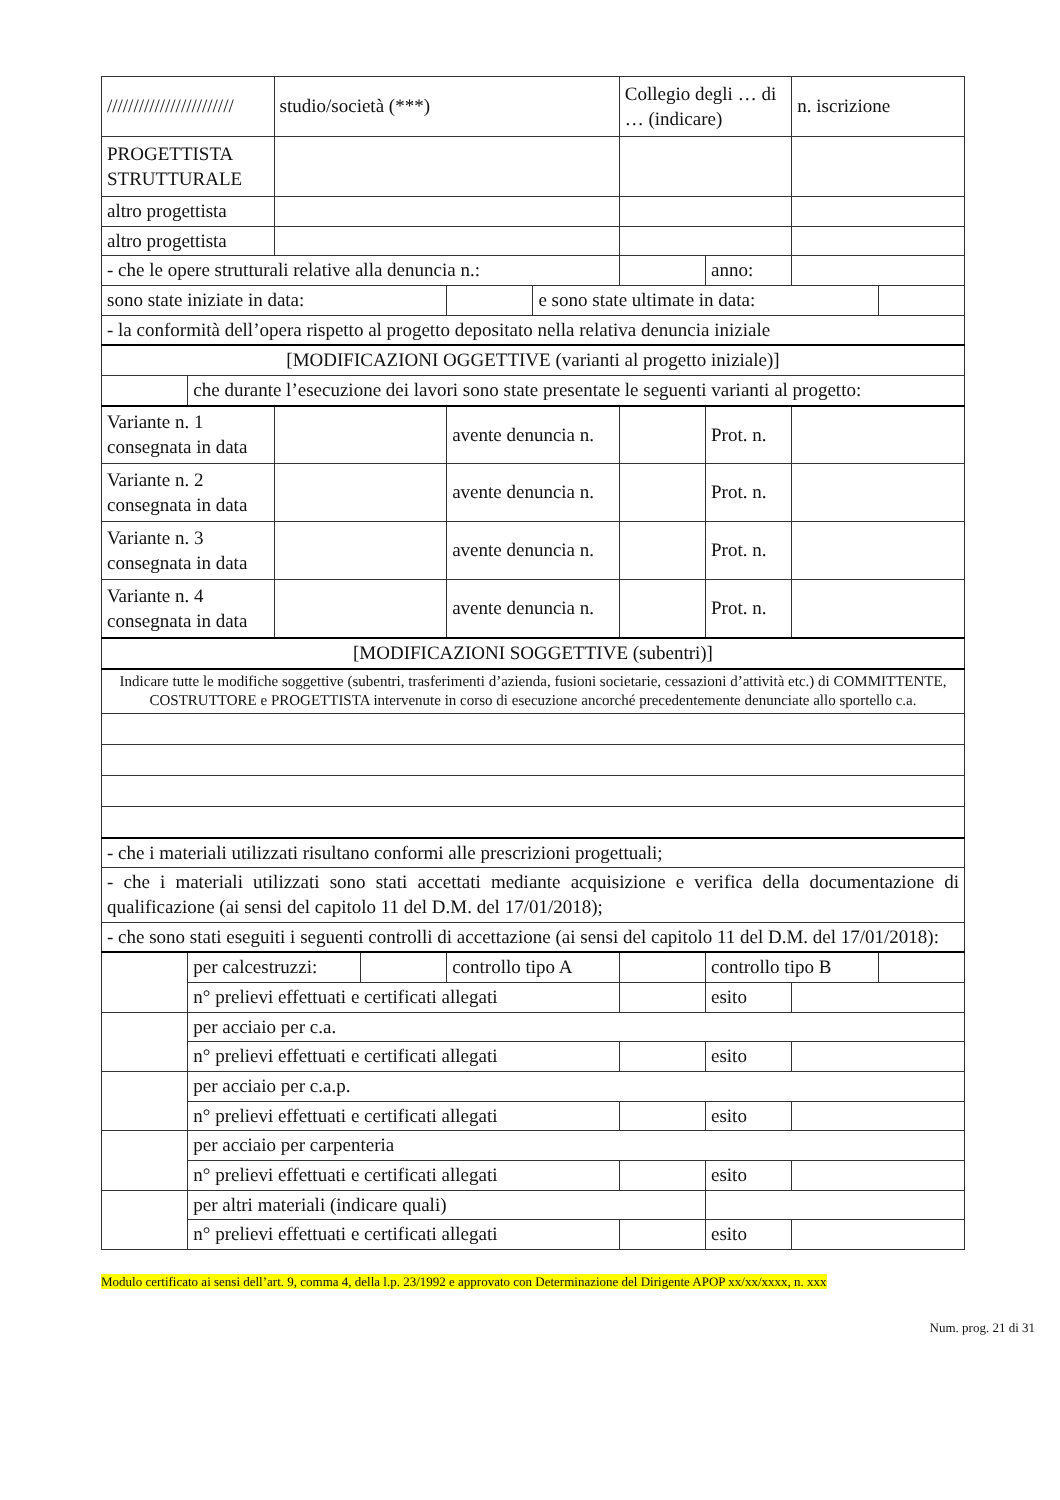| //////////////////////// | | studio/società (***) | | | | Collegio degli … di … (indicare) | | n. iscrizione | |
| PROGETTISTA STRUTTURALE | | | | | | | | | |
| altro progettista | | | | | | | | | |
| altro progettista | | | | | | | | | |
| - che le opere strutturali relative alla denuncia n.: | | | | | | | anno: | | |
| sono state iniziate in data: | | | | | e sono state ultimate in data: | | | | |
| - la conformità dell’opera rispetto al progetto depositato nella relativa denuncia iniziale | | | | | | | | | |
| [MODIFICAZIONI OGGETTIVE (varianti al progetto iniziale)] | | | | | | | | | |
| | che durante l’esecuzione dei lavori sono state presentate le seguenti varianti al progetto: | | | | | | | | |
| Variante n. 1 consegnata in data | | | | avente denuncia n. | | | Prot. n. | | |
| Variante n. 2 consegnata in data | | | | avente denuncia n. | | | Prot. n. | | |
| Variante n. 3 consegnata in data | | | | avente denuncia n. | | | Prot. n. | | |
| Variante n. 4 consegnata in data | | | | avente denuncia n. | | | Prot. n. | | |
| [MODIFICAZIONI SOGGETTIVE (subentri)] | | | | | | | | | |
| Indicare tutte le modifiche soggettive (subentri, trasferimenti d’azienda, fusioni societarie, cessazioni d’attività etc.) di COMMITTENTE, COSTRUTTORE e PROGETTISTA intervenute in corso di esecuzione ancorché precedentemente denunciate allo sportello c.a. | | | | | | | | | |
| - che i materiali utilizzati risultano conformi alle prescrizioni progettuali; | | | | | | | | | |
| - che i materiali utilizzati sono stati accettati mediante acquisizione e verifica della documentazione di qualificazione (ai sensi del capitolo 11 del D.M. del 17/01/2018); | | | | | | | | | |
| - che sono stati eseguiti i seguenti controlli di accettazione (ai sensi del capitolo 11 del D.M. del 17/01/2018): | | | | | | | | | |
| | per calcestruzzi: | | | controllo tipo A | | | controllo tipo B | | |
| | n° prelievi effettuati e certificati allegati | | | | | | esito | | |
| | per acciaio per c.a. | | | | | | | | |
| | n° prelievi effettuati e certificati allegati | | | | | | esito | | |
| | per acciaio per c.a.p. | | | | | | | | |
| | n° prelievi effettuati e certificati allegati | | | | | | esito | | |
| | per acciaio per carpenteria | | | | | | | | |
| | n° prelievi effettuati e certificati allegati | | | | | | esito | | |
| | per altri materiali (indicare quali) | | | | | | | | |
| | n° prelievi effettuati e certificati allegati | | | | | | esito | | |
Modulo certificato ai sensi dell’art. 9, comma 4, della l.p. 23/1992 e approvato con Determinazione del Dirigente APOP xx/xx/xxxx, n. xxx
Num. prog. 21 di 31